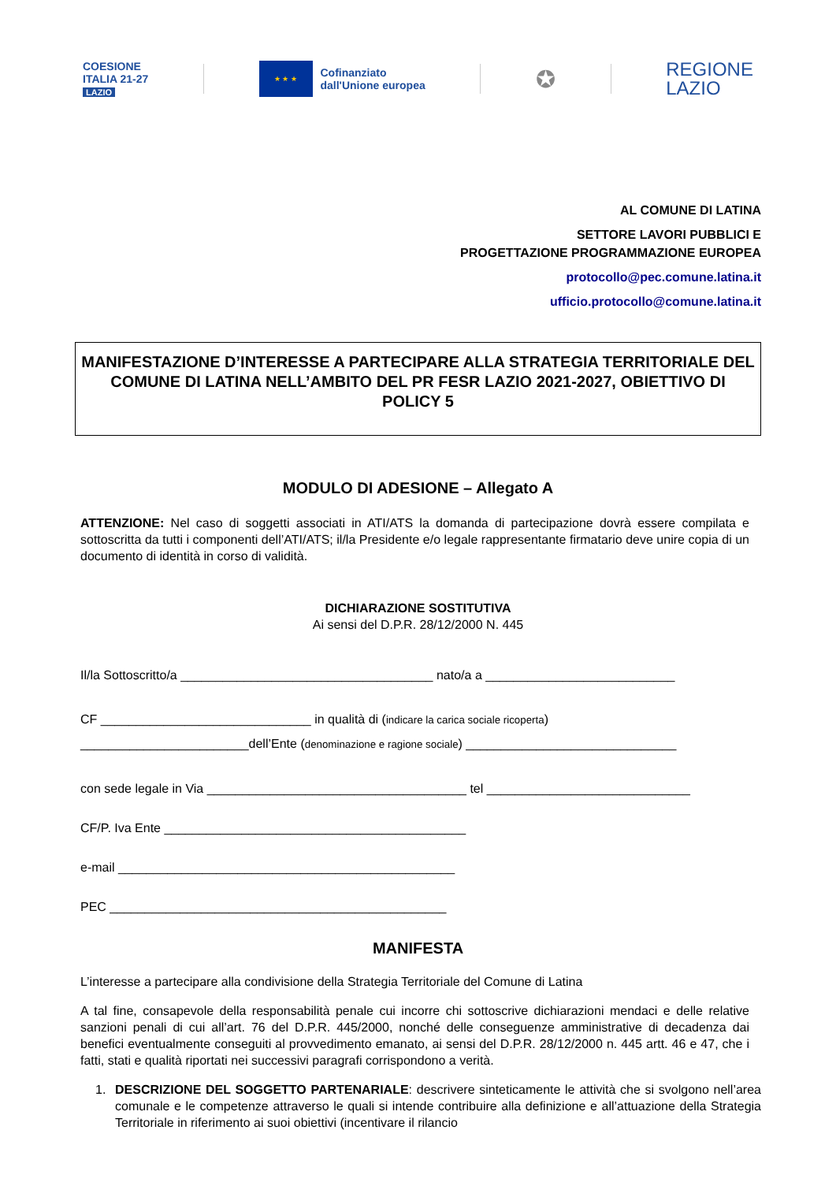COESIONE
ITALIA 21-27
LAZIO
★ ★ ★
Cofinanziato
dall'Unione europea
✪
REGIONE
LAZIO
AL COMUNE DI LATINA
SETTORE LAVORI PUBBLICI E
PROGETTAZIONE PROGRAMMAZIONE EUROPEA
protocollo@pec.comune.latina.it
ufficio.protocollo@comune.latina.it
MANIFESTAZIONE D’INTERESSE A PARTECIPARE ALLA STRATEGIA TERRITORIALE DEL COMUNE DI LATINA NELL’AMBITO DEL PR FESR LAZIO 2021-2027, OBIETTIVO DI POLICY 5
MODULO DI ADESIONE – Allegato A
ATTENZIONE: Nel caso di soggetti associati in ATI/ATS la domanda di partecipazione dovrà essere compilata e sottoscritta da tutti i componenti dell’ATI/ATS; il/la Presidente e/o legale rappresentante firmatario deve unire copia di un documento di identità in corso di validità.
DICHIARAZIONE SOSTITUTIVA
Ai sensi del D.P.R. 28/12/2000 N. 445
Il/la Sottoscritto/a ____________________________________ nato/a a ___________________________
CF ______________________________ in qualità di (indicare la carica sociale ricoperta) ________________________dell’Ente (denominazione e ragione sociale) ______________________________
con sede legale in Via _____________________________________ tel _____________________________
CF/P. Iva Ente ___________________________________________
e-mail ________________________________________________
PEC ________________________________________________
MANIFESTA
L’interesse a partecipare alla condivisione della Strategia Territoriale del Comune di Latina
A tal fine, consapevole della responsabilità penale cui incorre chi sottoscrive dichiarazioni mendaci e delle relative sanzioni penali di cui all’art. 76 del D.P.R. 445/2000, nonché delle conseguenze amministrative di decadenza dai benefici eventualmente conseguiti al provvedimento emanato, ai sensi del D.P.R. 28/12/2000 n. 445 artt. 46 e 47, che i fatti, stati e qualità riportati nei successivi paragrafi corrispondono a verità.
1. DESCRIZIONE DEL SOGGETTO PARTENARIALE: descrivere sinteticamente le attività che si svolgono nell’area comunale e le competenze attraverso le quali si intende contribuire alla definizione e all’attuazione della Strategia Territoriale in riferimento ai suoi obiettivi (incentivare il rilancio